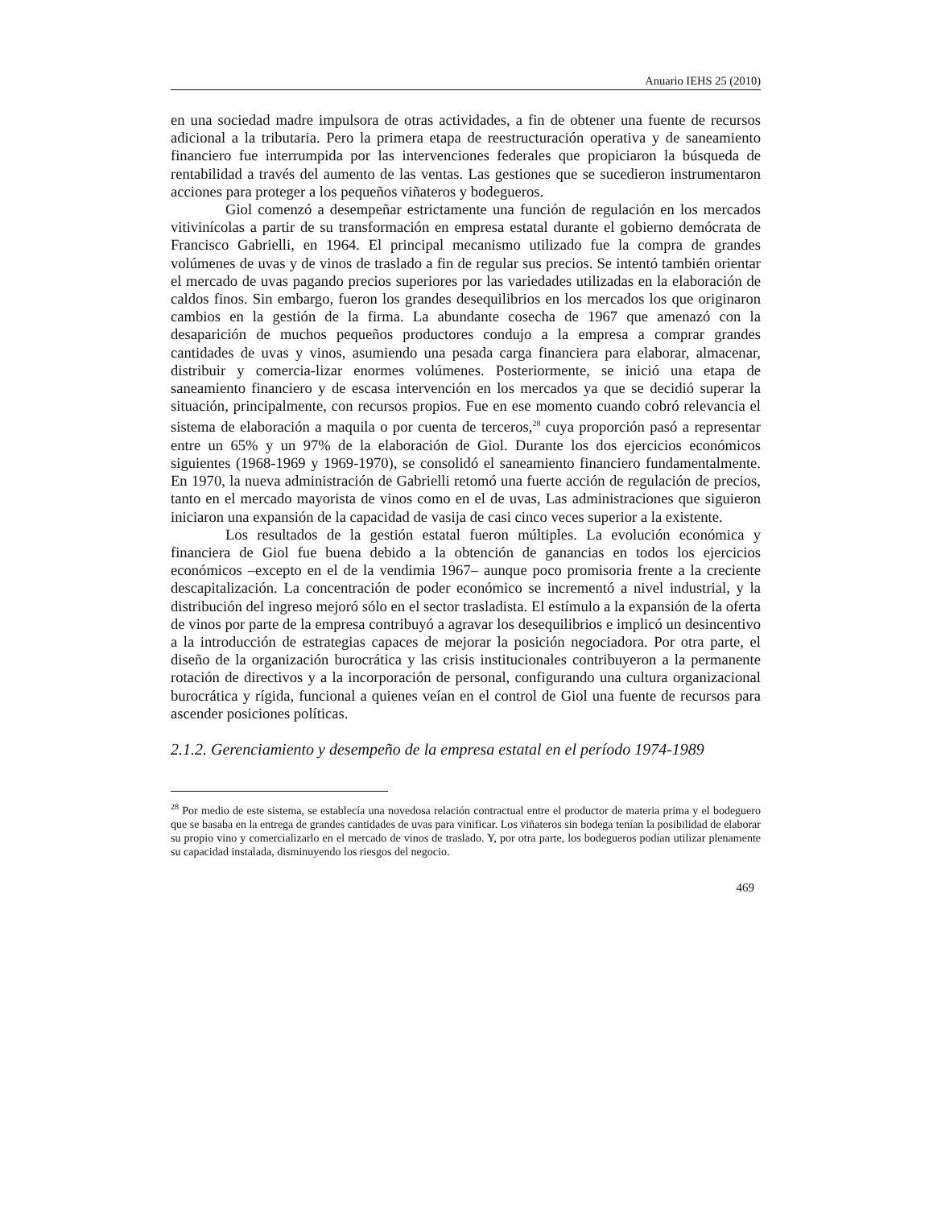Anuario IEHS 25 (2010)
en una sociedad madre impulsora de otras actividades, a fin de obtener una fuente de recursos adicional a la tributaria. Pero la primera etapa de reestructuración operativa y de saneamiento financiero fue interrumpida por las intervenciones federales que propiciaron la búsqueda de rentabilidad a través del aumento de las ventas. Las gestiones que se sucedieron instrumentaron acciones para proteger a los pequeños viñateros y bodegueros.
Giol comenzó a desempeñar estrictamente una función de regulación en los mercados vitivinícolas a partir de su transformación en empresa estatal durante el gobierno demócrata de Francisco Gabrielli, en 1964. El principal mecanismo utilizado fue la compra de grandes volúmenes de uvas y de vinos de traslado a fin de regular sus precios. Se intentó también orientar el mercado de uvas pagando precios superiores por las variedades utilizadas en la elaboración de caldos finos. Sin embargo, fueron los grandes desequilibrios en los mercados los que originaron cambios en la gestión de la firma. La abundante cosecha de 1967 que amenazó con la desaparición de muchos pequeños productores condujo a la empresa a comprar grandes cantidades de uvas y vinos, asumiendo una pesada carga financiera para elaborar, almacenar, distribuir y comercia-lizar enormes volúmenes. Posteriormente, se inició una etapa de saneamiento financiero y de escasa intervención en los mercados ya que se decidió superar la situación, principalmente, con recursos propios. Fue en ese momento cuando cobró relevancia el sistema de elaboración a maquila o por cuenta de terceros,<sup>28</sup> cuya proporción pasó a representar entre un 65% y un 97% de la elaboración de Giol. Durante los dos ejercicios económicos siguientes (1968-1969 y 1969-1970), se consolidó el saneamiento financiero fundamentalmente. En 1970, la nueva administración de Gabrielli retomó una fuerte acción de regulación de precios, tanto en el mercado mayorista de vinos como en el de uvas, Las administraciones que siguieron iniciaron una expansión de la capacidad de vasija de casi cinco veces superior a la existente.
Los resultados de la gestión estatal fueron múltiples. La evolución económica y financiera de Giol fue buena debido a la obtención de ganancias en todos los ejercicios económicos –excepto en el de la vendimia 1967– aunque poco promisoria frente a la creciente descapitalización. La concentración de poder económico se incrementó a nivel industrial, y la distribución del ingreso mejoró sólo en el sector trasladista. El estímulo a la expansión de la oferta de vinos por parte de la empresa contribuyó a agravar los desequilibrios e implicó un desincentivo a la introducción de estrategias capaces de mejorar la posición negociadora. Por otra parte, el diseño de la organización burocrática y las crisis institucionales contribuyeron a la permanente rotación de directivos y a la incorporación de personal, configurando una cultura organizacional burocrática y rígida, funcional a quienes veían en el control de Giol una fuente de recursos para ascender posiciones políticas.
2.1.2. Gerenciamiento y desempeño de la empresa estatal en el período 1974-1989
<sup>28</sup> Por medio de este sistema, se establecía una novedosa relación contractual entre el productor de materia prima y el bodeguero que se basaba en la entrega de grandes cantidades de uvas para vinificar. Los viñateros sin bodega tenían la posibilidad de elaborar su propio vino y comercializarlo en el mercado de vinos de traslado. Y, por otra parte, los bodegueros podían utilizar plenamente su capacidad instalada, disminuyendo los riesgos del negocio.
469